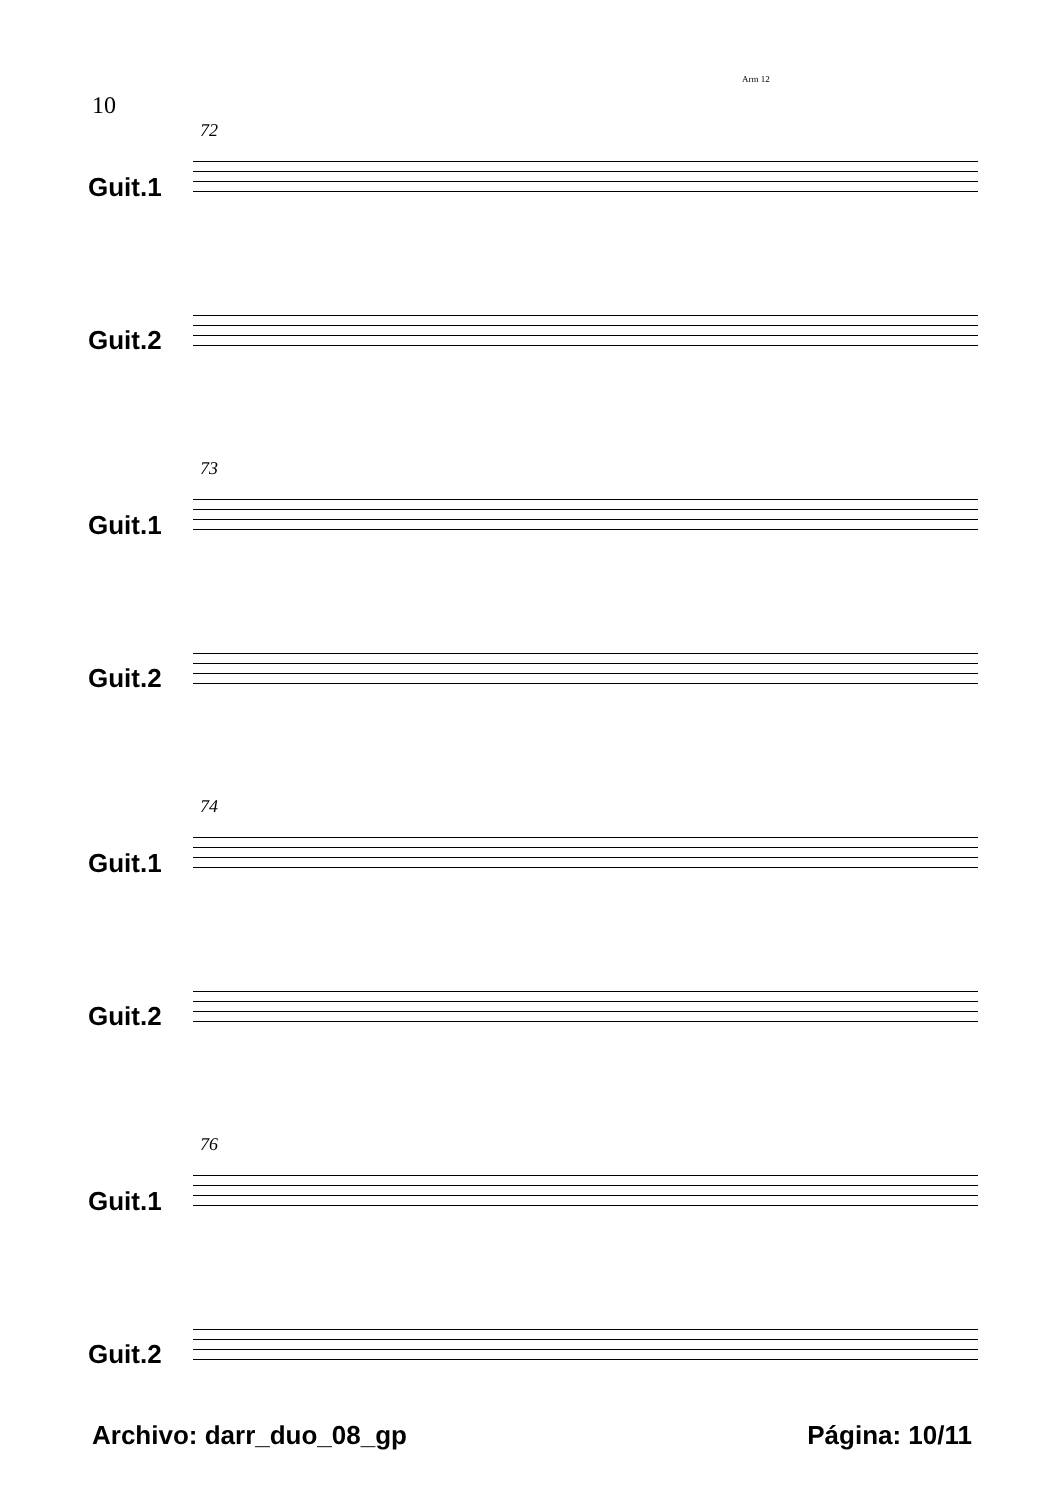10
Arm 12
72
Guit.1
Guit.2
73
Guit.1
Guit.2
74
Guit.1
Guit.2
76
Guit.1
Guit.2
Archivo: darr_duo_08_gp Página: 10/11